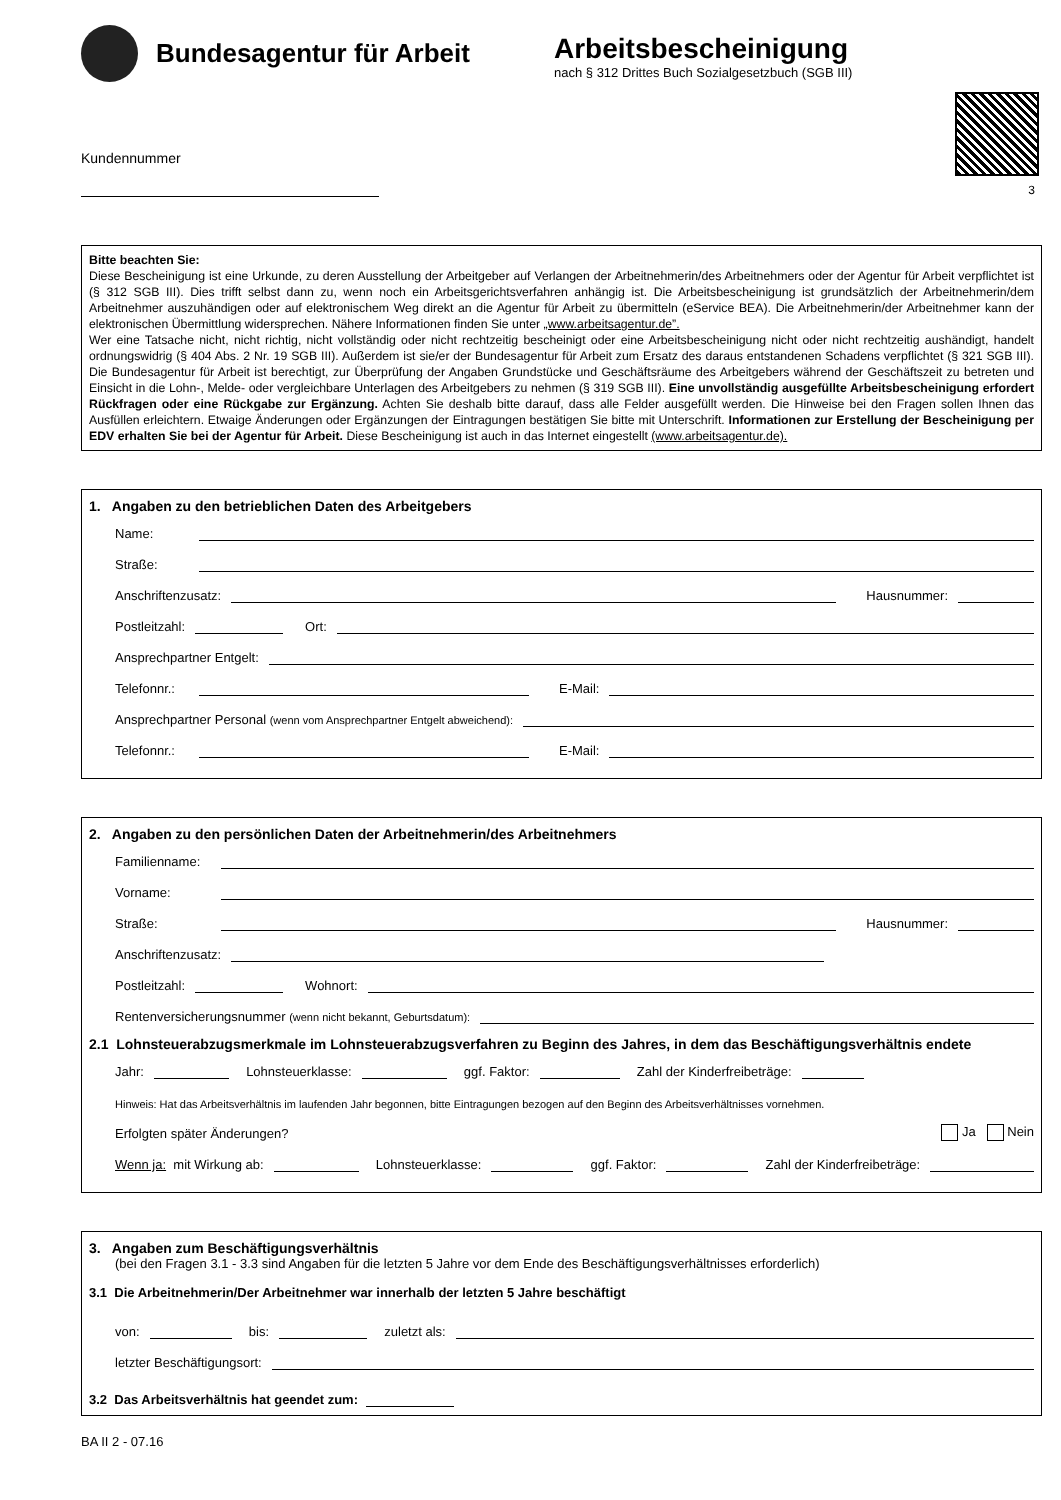Bundesagentur für Arbeit
Arbeitsbescheinigung
nach § 312 Drittes Buch Sozialgesetzbuch (SGB III)
3
Kundennummer
Bitte beachten Sie:
Diese Bescheinigung ist eine Urkunde, zu deren Ausstellung der Arbeitgeber auf Verlangen der Arbeitnehmerin/des Arbeitnehmers oder der Agentur für Arbeit verpflichtet ist (§ 312 SGB III). Dies trifft selbst dann zu, wenn noch ein Arbeitsgerichtsverfahren anhängig ist. Die Arbeitsbescheinigung ist grundsätzlich der Arbeitnehmerin/dem Arbeitnehmer auszuhändigen oder auf elektronischem Weg direkt an die Agentur für Arbeit zu übermitteln (eService BEA). Die Arbeitnehmerin/der Arbeitnehmer kann der elektronischen Übermittlung widersprechen. Nähere Informationen finden Sie unter „www.arbeitsagentur.de”.
Wer eine Tatsache nicht, nicht richtig, nicht vollständig oder nicht rechtzeitig bescheinigt oder eine Arbeitsbescheinigung nicht oder nicht rechtzeitig aushändigt, handelt ordnungswidrig (§ 404 Abs. 2 Nr. 19 SGB III). Außerdem ist sie/er der Bundesagentur für Arbeit zum Ersatz des daraus entstandenen Schadens verpflichtet (§ 321 SGB III). Die Bundesagentur für Arbeit ist berechtigt, zur Überprüfung der Angaben Grundstücke und Geschäftsräume des Arbeitgebers während der Geschäftszeit zu betreten und Einsicht in die Lohn-, Melde- oder vergleichbare Unterlagen des Arbeitgebers zu nehmen (§ 319 SGB III). Eine unvollständig ausgefüllte Arbeitsbescheinigung erfordert Rückfragen oder eine Rückgabe zur Ergänzung. Achten Sie deshalb bitte darauf, dass alle Felder ausgefüllt werden. Die Hinweise bei den Fragen sollen Ihnen das Ausfüllen erleichtern. Etwaige Änderungen oder Ergänzungen der Eintragungen bestätigen Sie bitte mit Unterschrift. Informationen zur Erstellung der Bescheinigung per EDV erhalten Sie bei der Agentur für Arbeit. Diese Bescheinigung ist auch in das Internet eingestellt (www.arbeitsagentur.de).
1. Angaben zu den betrieblichen Daten des Arbeitgebers
Name:
Straße:
Anschriftenzusatz:
Hausnummer:
Postleitzahl:
Ort:
Ansprechpartner Entgelt:
Telefonnr.:
E-Mail:
Ansprechpartner Personal (wenn vom Ansprechpartner Entgelt abweichend):
Telefonnr.:
E-Mail:
2. Angaben zu den persönlichen Daten der Arbeitnehmerin/des Arbeitnehmers
Familienname:
Vorname:
Straße:
Hausnummer:
Anschriftenzusatz:
Postleitzahl:
Wohnort:
Rentenversicherungsnummer (wenn nicht bekannt, Geburtsdatum):
2.1 Lohnsteuerabzugsmerkmale im Lohnsteuerabzugsverfahren zu Beginn des Jahres, in dem das Beschäftigungsverhältnis endete
Jahr:
Lohnsteuerklasse:
ggf. Faktor:
Zahl der Kinderfreibeträge:
Hinweis: Hat das Arbeitsverhältnis im laufenden Jahr begonnen, bitte Eintragungen bezogen auf den Beginn des Arbeitsverhältnisses vornehmen.
Erfolgten später Änderungen? Ja Nein
Wenn ja: mit Wirkung ab:
Lohnsteuerklasse:
ggf. Faktor:
Zahl der Kinderfreibeträge:
3. Angaben zum Beschäftigungsverhältnis
(bei den Fragen 3.1 - 3.3 sind Angaben für die letzten 5 Jahre vor dem Ende des Beschäftigungsverhältnisses erforderlich)
3.1 Die Arbeitnehmerin/Der Arbeitnehmer war innerhalb der letzten 5 Jahre beschäftigt
von:
bis:
zuletzt als:
letzter Beschäftigungsort:
3.2 Das Arbeitsverhältnis hat geendet zum:
BA II 2 - 07.16